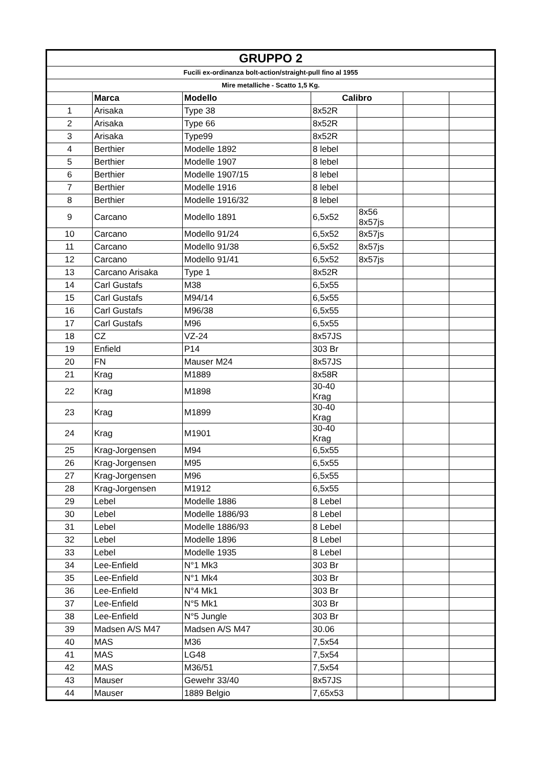| GRUPPO 2 | | | | | | |
| Fucili ex-ordinanza bolt-action/straight-pull fino al 1955 | | | | | | |
| Mire metalliche - Scatto 1,5 Kg. | | | | | | |
| | Marca | Modello | Calibro | | | |
| 1 | Arisaka | Type 38 | 8x52R | | | |
| 2 | Arisaka | Type 66 | 8x52R | | | |
| 3 | Arisaka | Type99 | 8x52R | | | |
| 4 | Berthier | Modelle 1892 | 8 lebel | | | |
| 5 | Berthier | Modelle 1907 | 8 lebel | | | |
| 6 | Berthier | Modelle 1907/15 | 8 lebel | | | |
| 7 | Berthier | Modelle 1916 | 8 lebel | | | |
| 8 | Berthier | Modelle 1916/32 | 8 lebel | | | |
| 9 | Carcano | Modello 1891 | 6,5x52 | 8x56 8x57js | | |
| 10 | Carcano | Modello 91/24 | 6,5x52 | 8x57js | | |
| 11 | Carcano | Modello 91/38 | 6,5x52 | 8x57js | | |
| 12 | Carcano | Modello 91/41 | 6,5x52 | 8x57js | | |
| 13 | Carcano Arisaka | Type 1 | 8x52R | | | |
| 14 | Carl Gustafs | M38 | 6,5x55 | | | |
| 15 | Carl Gustafs | M94/14 | 6,5x55 | | | |
| 16 | Carl Gustafs | M96/38 | 6,5x55 | | | |
| 17 | Carl Gustafs | M96 | 6,5x55 | | | |
| 18 | CZ | VZ-24 | 8x57JS | | | |
| 19 | Enfield | P14 | 303 Br | | | |
| 20 | FN | Mauser M24 | 8x57JS | | | |
| 21 | Krag | M1889 | 8x58R | | | |
| 22 | Krag | M1898 | 30-40 Krag | | | |
| 23 | Krag | M1899 | 30-40 Krag | | | |
| 24 | Krag | M1901 | 30-40 Krag | | | |
| 25 | Krag-Jorgensen | M94 | 6,5x55 | | | |
| 26 | Krag-Jorgensen | M95 | 6,5x55 | | | |
| 27 | Krag-Jorgensen | M96 | 6,5x55 | | | |
| 28 | Krag-Jorgensen | M1912 | 6,5x55 | | | |
| 29 | Lebel | Modelle 1886 | 8 Lebel | | | |
| 30 | Lebel | Modelle 1886/93 | 8 Lebel | | | |
| 31 | Lebel | Modelle 1886/93 | 8 Lebel | | | |
| 32 | Lebel | Modelle 1896 | 8 Lebel | | | |
| 33 | Lebel | Modelle 1935 | 8 Lebel | | | |
| 34 | Lee-Enfield | N°1 Mk3 | 303 Br | | | |
| 35 | Lee-Enfield | N°1 Mk4 | 303 Br | | | |
| 36 | Lee-Enfield | N°4 Mk1 | 303 Br | | | |
| 37 | Lee-Enfield | N°5 Mk1 | 303 Br | | | |
| 38 | Lee-Enfield | N°5 Jungle | 303 Br | | | |
| 39 | Madsen A/S M47 | Madsen A/S M47 | 30.06 | | | |
| 40 | MAS | M36 | 7,5x54 | | | |
| 41 | MAS | LG48 | 7,5x54 | | | |
| 42 | MAS | M36/51 | 7,5x54 | | | |
| 43 | Mauser | Gewehr 33/40 | 8x57JS | | | |
| 44 | Mauser | 1889 Belgio | 7,65x53 | | | |